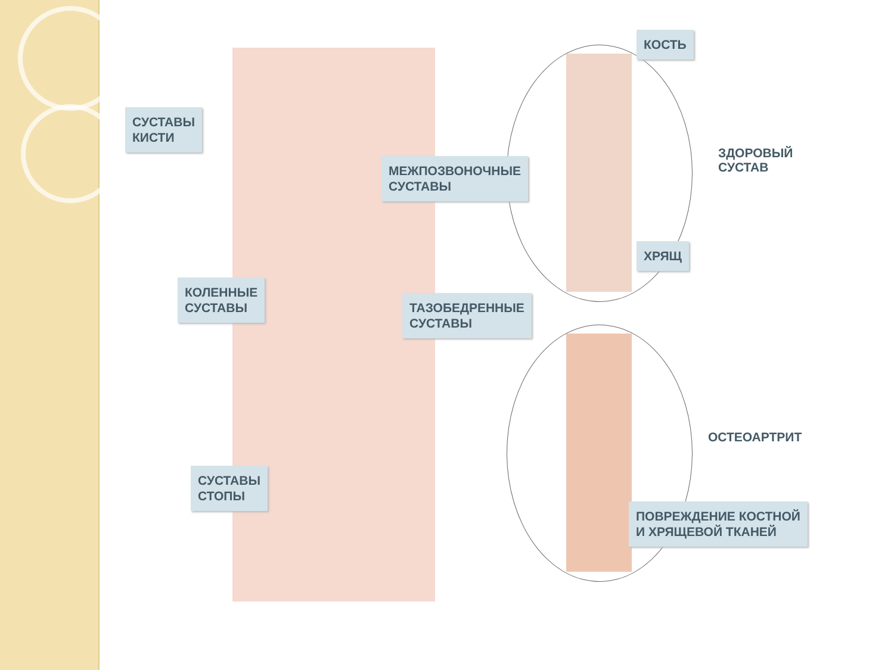СУСТАВЫ
КИСТИ
МЕЖПОЗВОНОЧНЫЕ
СУСТАВЫ
КОЛЕННЫЕ
СУСТАВЫ
ТАЗОБЕДРЕННЫЕ
СУСТАВЫ
СУСТАВЫ
СТОПЫ
КОСТЬ
ЗДОРОВЫЙ
СУСТАВ
ХРЯЩ
ОСТЕОАРТРИТ
ПОВРЕЖДЕНИЕ КОСТНОЙ
И ХРЯЩЕВОЙ ТКАНЕЙ